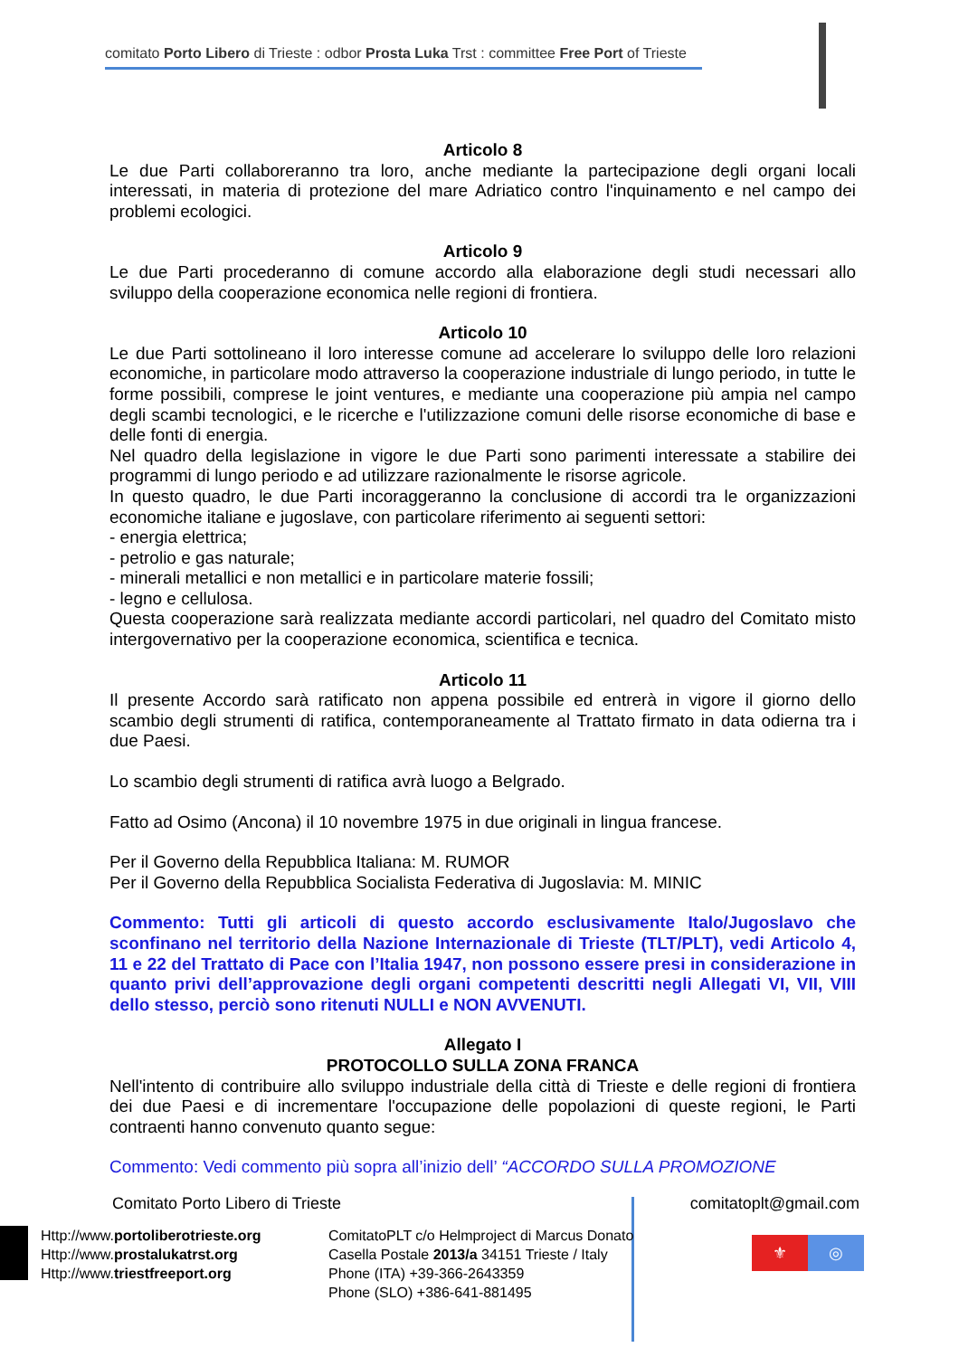comitato Porto Libero di Trieste : odbor Prosta Luka Trst : committee Free Port of Trieste
Articolo 8
Le due Parti collaboreranno tra loro, anche mediante la partecipazione degli organi locali interessati, in materia di protezione del mare Adriatico contro l'inquinamento e nel campo dei problemi ecologici.
Articolo 9
Le due Parti procederanno di comune accordo alla elaborazione degli studi necessari allo sviluppo della cooperazione economica nelle regioni di frontiera.
Articolo 10
Le due Parti sottolineano il loro interesse comune ad accelerare lo sviluppo delle loro relazioni economiche, in particolare modo attraverso la cooperazione industriale di lungo periodo, in tutte le forme possibili, comprese le joint ventures, e mediante una cooperazione più ampia nel campo degli scambi tecnologici, e le ricerche e l'utilizzazione comuni delle risorse economiche di base e delle fonti di energia.
Nel quadro della legislazione in vigore le due Parti sono parimenti interessate a stabilire dei programmi di lungo periodo e ad utilizzare razionalmente le risorse agricole.
In questo quadro, le due Parti incoraggeranno la conclusione di accordi tra le organizzazioni economiche italiane e jugoslave, con particolare riferimento ai seguenti settori:
- energia elettrica;
- petrolio e gas naturale;
- minerali metallici e non metallici e in particolare materie fossili;
- legno e cellulosa.
Questa cooperazione sarà realizzata mediante accordi particolari, nel quadro del Comitato misto intergovernativo per la cooperazione economica, scientifica e tecnica.
Articolo 11
Il presente Accordo sarà ratificato non appena possibile ed entrerà in vigore il giorno dello scambio degli strumenti di ratifica, contemporaneamente al Trattato firmato in data odierna tra i due Paesi.
Lo scambio degli strumenti di ratifica avrà luogo a Belgrado.
Fatto ad Osimo (Ancona) il 10 novembre 1975 in due originali in lingua francese.
Per il Governo della Repubblica Italiana: M. RUMOR
Per il Governo della Repubblica Socialista Federativa di Jugoslavia: M. MINIC
Commento: Tutti gli articoli di questo accordo esclusivamente Italo/Jugoslavo che sconfinano nel territorio della Nazione Internazionale di Trieste (TLT/PLT), vedi Articolo 4, 11 e 22 del Trattato di Pace con l’Italia 1947, non possono essere presi in considerazione in quanto privi dell’approvazione degli organi competenti descritti negli Allegati VI, VII, VIII dello stesso, perciò sono ritenuti NULLI e NON AVVENUTI.
Allegato I
PROTOCOLLO SULLA ZONA FRANCA
Nell'intento di contribuire allo sviluppo industriale della città di Trieste e delle regioni di frontiera dei due Paesi e di incrementare l'occupazione delle popolazioni di queste regioni, le Parti contraenti hanno convenuto quanto segue:
Commento: Vedi commento più sopra all’inizio dell’ “ACCORDO SULLA PROMOZIONE
Comitato Porto Libero di Trieste comitatoplt@gmail.com
Http://www.portoliberotrieste.org
Http://www.prostalukatrst.org
Http://www.triestfreeport.org
ComitatoPLT c/o Helmproject di Marcus Donato
Casella Postale 2013/a 34151 Trieste / Italy
Phone (ITA) +39-366-2643359
Phone (SLO) +386-641-881495
⚜ ◎